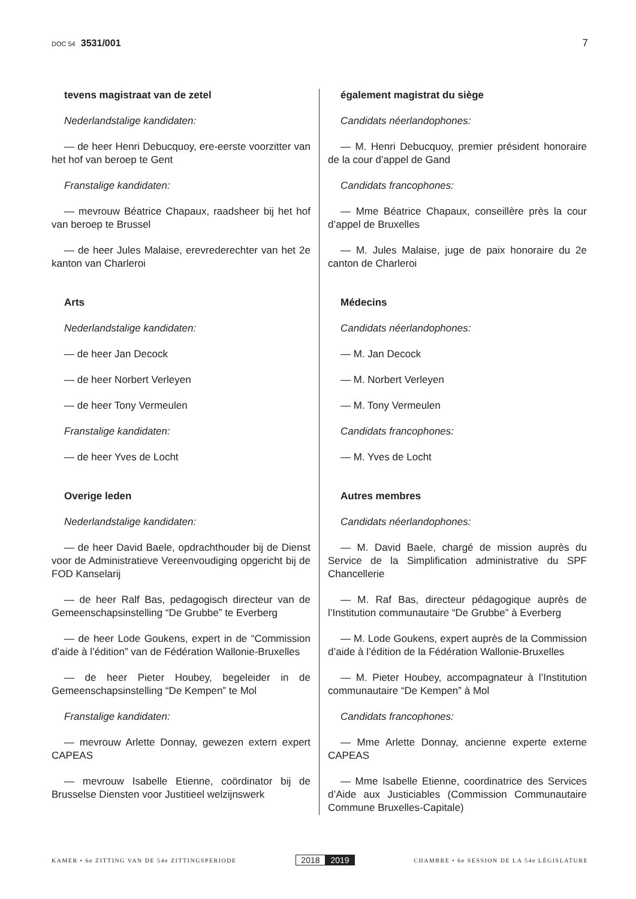DOC 54 3531/001 7
tevens magistraat van de zetel
Nederlandstalige kandidaten:
— de heer Henri Debucquoy, ere-eerste voorzitter van het hof van beroep te Gent
Franstalige kandidaten:
— mevrouw Béatrice Chapaux, raadsheer bij het hof van beroep te Brussel
— de heer Jules Malaise, erevrederechter van het 2e kanton van Charleroi
Arts
Nederlandstalige kandidaten:
— de heer Jan Decock
— de heer Norbert Verleyen
— de heer Tony Vermeulen
Franstalige kandidaten:
— de heer Yves de Locht
Overige leden
Nederlandstalige kandidaten:
— de heer David Baele, opdrachthouder bij de Dienst voor de Administratieve Vereenvoudiging opgericht bij de FOD Kanselarij
— de heer Ralf Bas, pedagogisch directeur van de Gemeenschapsinstelling “De Grubbe” te Everberg
— de heer Lode Goukens, expert in de “Commission d’aide à l’édition” van de Fédération Wallonie-Bruxelles
— de heer Pieter Houbey, begeleider in de Gemeenschapsinstelling “De Kempen” te Mol
Franstalige kandidaten:
— mevrouw Arlette Donnay, gewezen extern expert CAPEAS
— mevrouw Isabelle Etienne, coördinator bij de Brusselse Diensten voor Justitieel welzijnswerk
également magistrat du siège
Candidats néerlandophones:
— M. Henri Debucquoy, premier président honoraire de la cour d’appel de Gand
Candidats francophones:
— Mme Béatrice Chapaux, conseillère près la cour d’appel de Bruxelles
— M. Jules Malaise, juge de paix honoraire du 2e canton de Charleroi
Médecins
Candidats néerlandophones:
— M. Jan Decock
— M. Norbert Verleyen
— M. Tony Vermeulen
Candidats francophones:
— M. Yves de Locht
Autres membres
Candidats néerlandophones:
— M. David Baele, chargé de mission auprès du Service de la Simplification administrative du SPF Chancellerie
— M. Raf Bas, directeur pédagogique auprès de l’Institution communautaire “De Grubbe” à Everberg
— M. Lode Goukens, expert auprès de la Commission d’aide à l’édition de la Fédération Wallonie-Bruxelles
— M. Pieter Houbey, accompagnateur à l’Institution communautaire “De Kempen” à Mol
Candidats francophones:
— Mme Arlette Donnay, ancienne experte externe CAPEAS
— Mme Isabelle Etienne, coordinatrice des Services d’Aide aux Justiciables (Commission Communautaire Commune Bruxelles-Capitale)
KAMER • 6e ZITTING VAN DE 54e ZITTINGSPERIODE
2018 2019
CHAMBRE • 6e SESSION DE LA 54e LÉGISLATURE